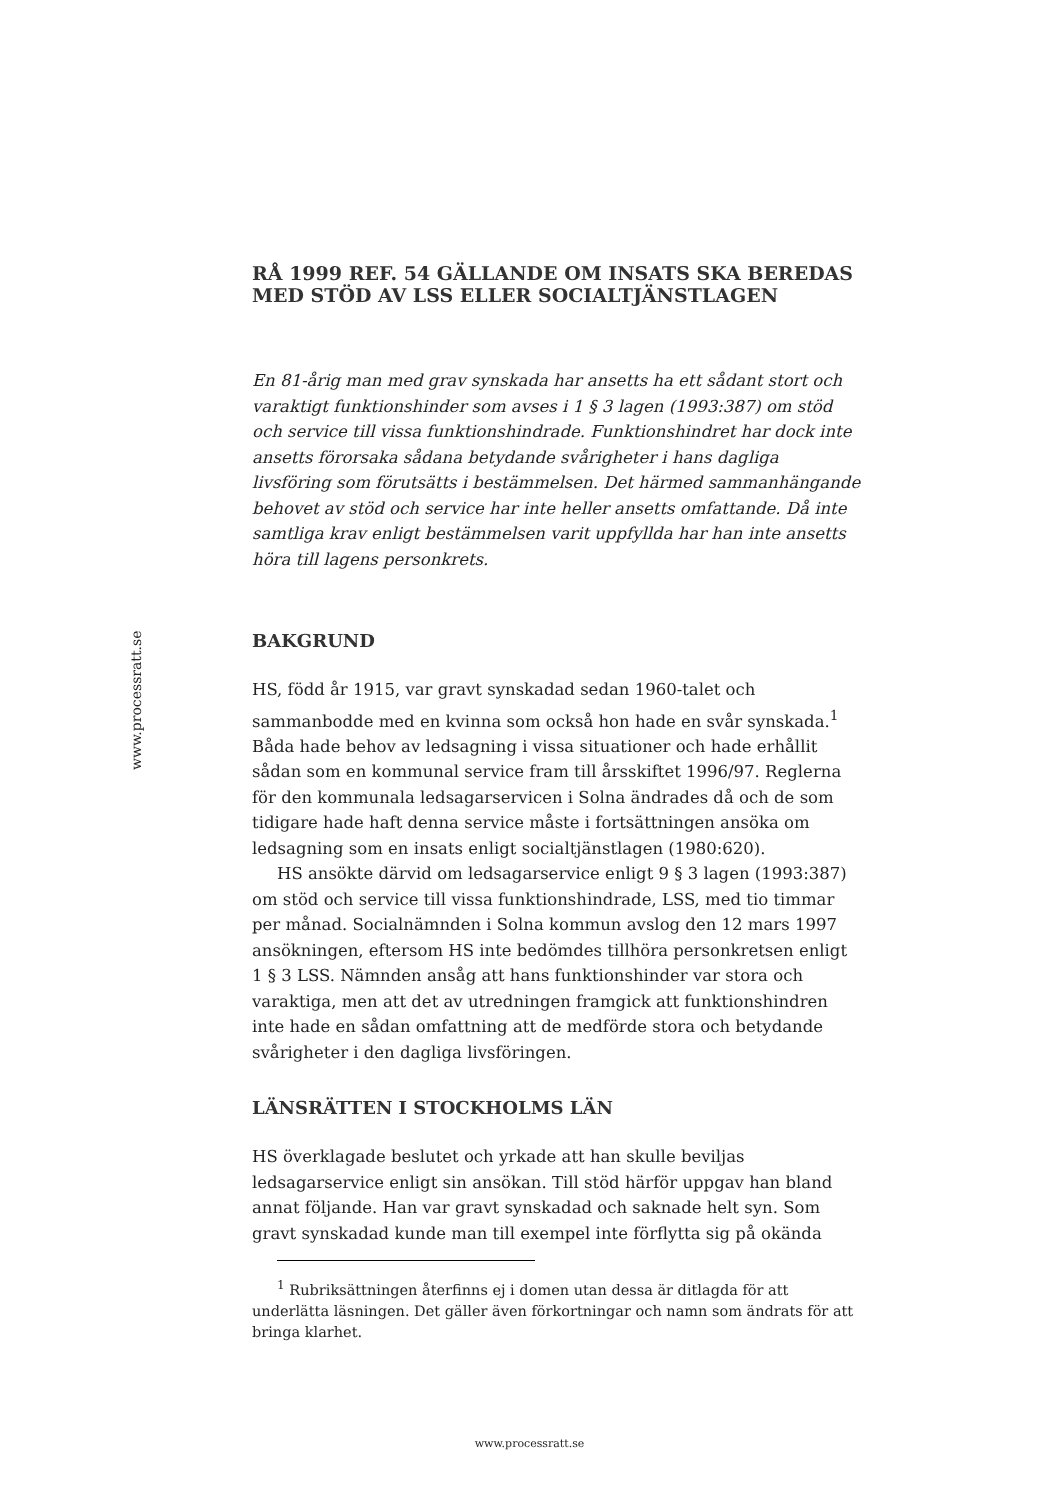www.processratt.se
RÅ 1999 REF. 54 GÄLLANDE OM INSATS SKA BEREDAS MED STÖD AV LSS ELLER SOCIALTJÄNSTLAGEN
En 81-årig man med grav synskada har ansetts ha ett sådant stort och varaktigt funktionshinder som avses i 1 § 3 lagen (1993:387) om stöd och service till vissa funktionshindrade. Funktionshindret har dock inte ansetts förorsaka sådana betydande svårigheter i hans dagliga livsföring som förutsätts i bestämmelsen. Det härmed sammanhängande behovet av stöd och service har inte heller ansetts omfattande. Då inte samtliga krav enligt bestämmelsen varit uppfyllda har han inte ansetts höra till lagens personkrets.
BAKGRUND
HS, född år 1915, var gravt synskadad sedan 1960-talet och sammanbodde med en kvinna som också hon hade en svår synskada.<sup>1</sup> Båda hade behov av ledsagning i vissa situationer och hade erhållit sådan som en kommunal service fram till årsskiftet 1996/97. Reglerna för den kommunala ledsagarservicen i Solna ändrades då och de som tidigare hade haft denna service måste i fortsättningen ansöka om ledsagning som en insats enligt socialtjänstlagen (1980:620).
HS ansökte därvid om ledsagarservice enligt 9 § 3 lagen (1993:387) om stöd och service till vissa funktionshindrade, LSS, med tio timmar per månad. Socialnämnden i Solna kommun avslog den 12 mars 1997 ansökningen, eftersom HS inte bedömdes tillhöra personkretsen enligt 1 § 3 LSS. Nämnden ansåg att hans funktionshinder var stora och varaktiga, men att det av utredningen framgick att funktionshindren inte hade en sådan omfattning att de medförde stora och betydande svårigheter i den dagliga livsföringen.
LÄNSRÄTTEN I STOCKHOLMS LÄN
HS överklagade beslutet och yrkade att han skulle beviljas ledsagarservice enligt sin ansökan. Till stöd härför uppgav han bland annat följande. Han var gravt synskadad och saknade helt syn. Som gravt synskadad kunde man till exempel inte förflytta sig på okända
<sup>1</sup> Rubriksättningen återfinns ej i domen utan dessa är ditlagda för att underlätta läsningen. Det gäller även förkortningar och namn som ändrats för att bringa klarhet.
www.processratt.se